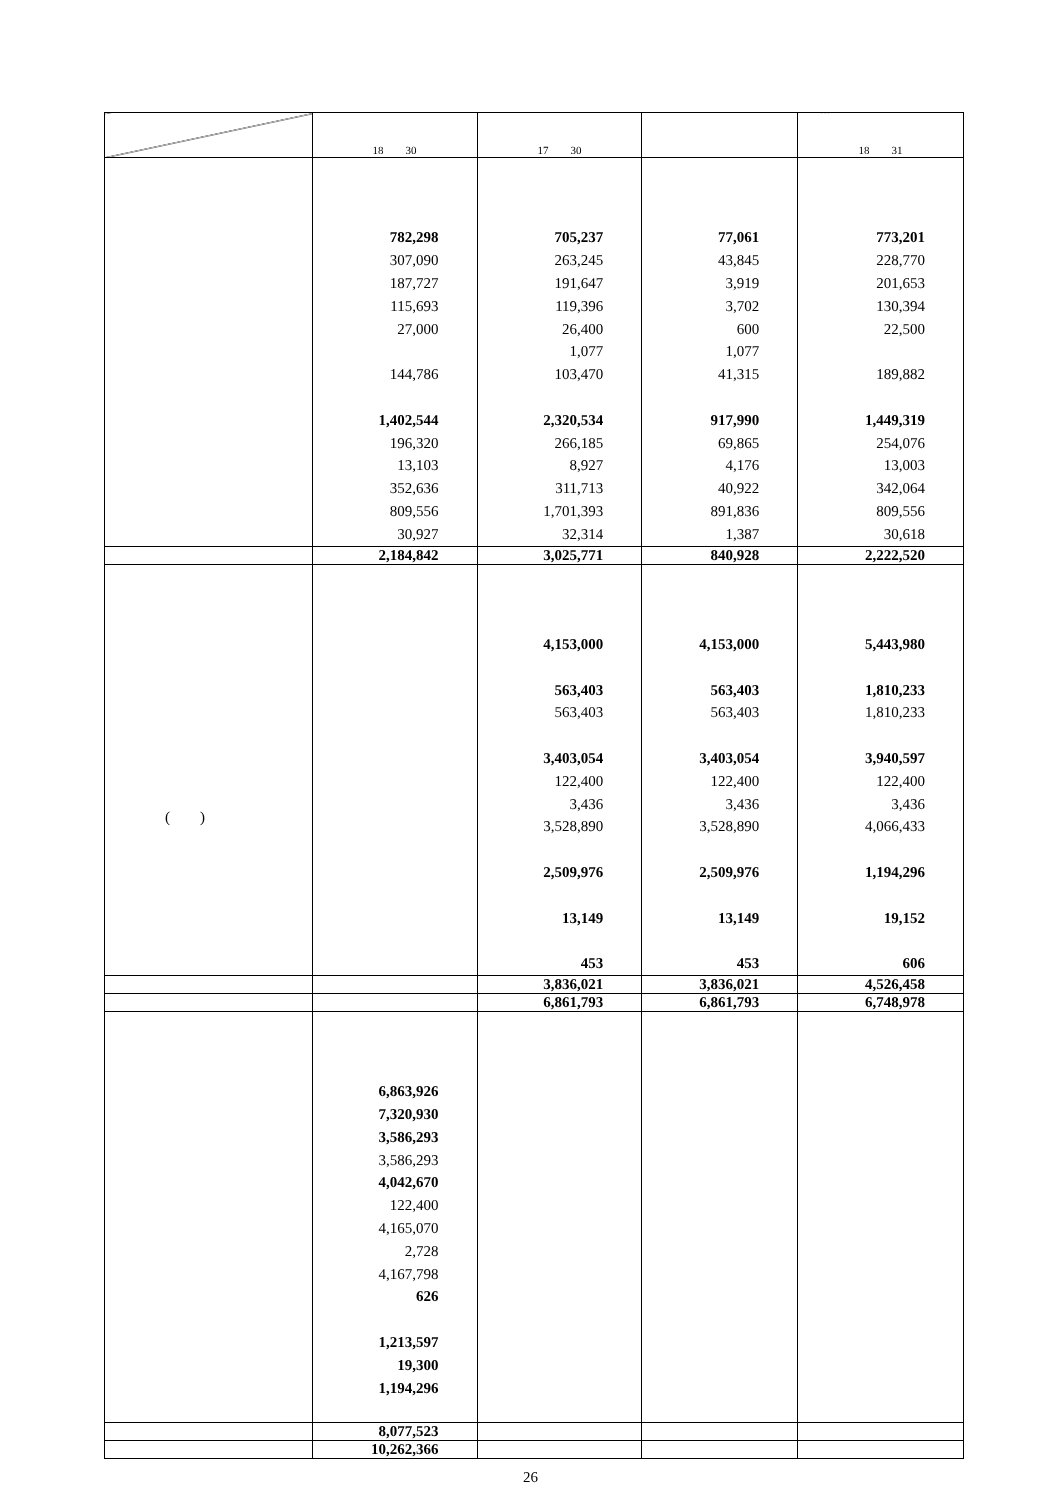…
| | 18 30 | 17 30 | | 18 31 |
| | 782,298 307,090 187,727 115,693 27,000 144,786 1,402,544 196,320 13,103 352,636 809,556 30,927 | 705,237 263,245 191,647 119,396 26,400 1,077 103,470 2,320,534 266,185 8,927 311,713 1,701,393 32,314 | 77,061 43,845 3,919 3,702 600 1,077 41,315 917,990 69,865 4,176 40,922 891,836 1,387 | 773,201 228,770 201,653 130,394 22,500 189,882 1,449,319 254,076 13,003 342,064 809,556 30,618 |
| | 2,184,842 | 3,025,771 | 840,928 | 2,222,520 |
| ( ) | | 4,153,000 563,403 563,403 3,403,054 122,400 3,436 3,528,890 2,509,976 13,149 453 | 4,153,000 563,403 563,403 3,403,054 122,400 3,436 3,528,890 2,509,976 13,149 453 | 5,443,980 1,810,233 1,810,233 3,940,597 122,400 3,436 4,066,433 1,194,296 19,152 606 |
| | | 3,836,021 | 3,836,021 | 4,526,458 |
| | | 6,861,793 | 6,861,793 | 6,748,978 |
| | 6,863,926 7,320,930 3,586,293 3,586,293 4,042,670 122,400 4,165,070 2,728 4,167,798 626 1,213,597 19,300 1,194,296 | | | |
| | 8,077,523 | | | |
| | 10,262,366 | | | |
26